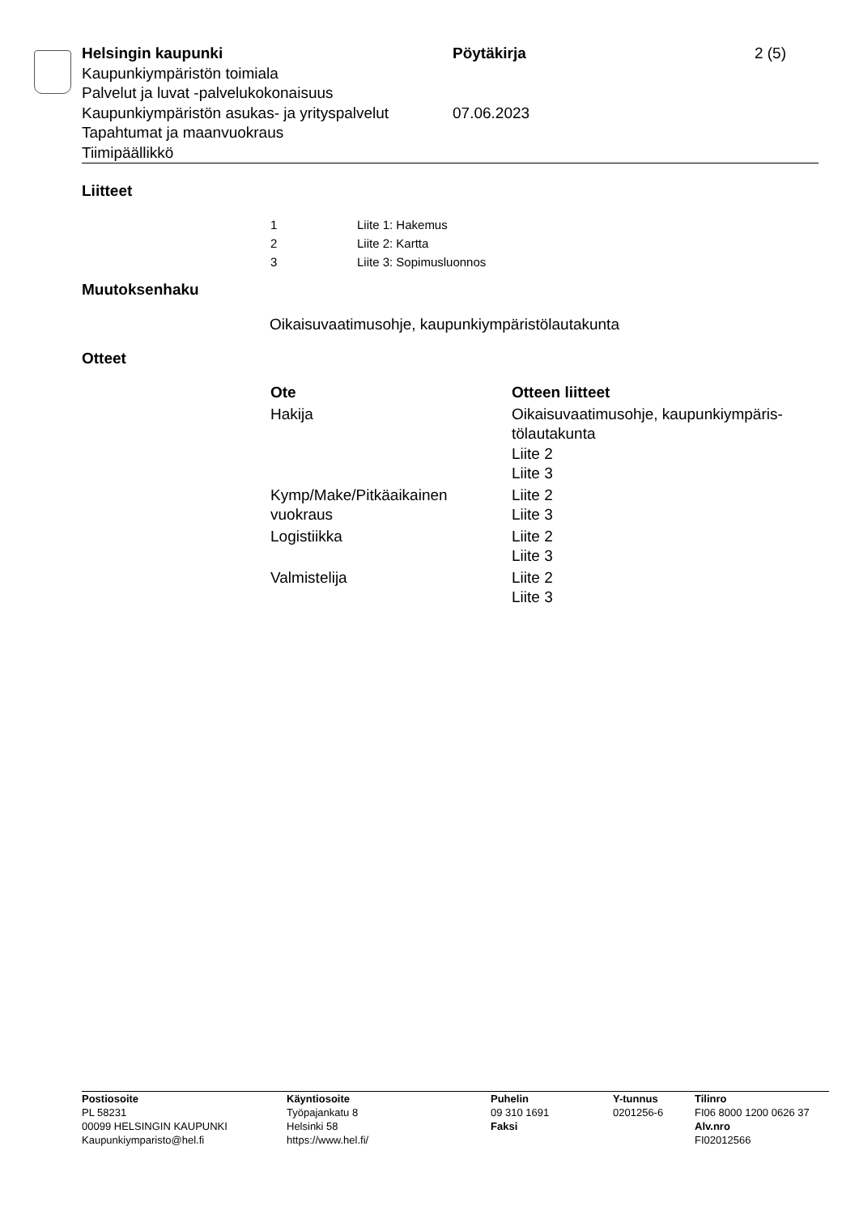| Helsingin kaupunki | Pöytäkirja | 2 (5) |
| Kaupunkiympäristön toimiala | | |
| Palvelut ja luvat -palvelukokonaisuus | | |
| Kaupunkiympäristön asukas- ja yrityspalvelut | 07.06.2023 | |
| Tapahtumat ja maanvuokraus | | |
| Tiimipäällikkö | | |
Liitteet
| 1 | Liite 1: Hakemus |
| 2 | Liite 2: Kartta |
| 3 | Liite 3: Sopimusluonnos |
Muutoksenhaku
Oikaisuvaatimusohje, kaupunkiympäristölautakunta
Otteet
| Ote | Otteen liitteet |
| --- | --- |
| Hakija | Oikaisuvaatimusohje, kaupunkiympäris- tölautakunta Liite 2 Liite 3 |
| Kymp/Make/Pitkäaikainen vuokraus | Liite 2 Liite 3 |
| Logistiikka | Liite 2 Liite 3 |
| Valmistelija | Liite 2 Liite 3 |
| Postiosoite PL 58231 00099 HELSINGIN KAUPUNKI Kaupunkiymparisto@hel.fi | Käyntiosoite Työpajankatu 8 Helsinki 58 https://www.hel.fi/ | Puhelin 09 310 1691 Faksi | Y-tunnus 0201256-6 | Tilinro FI06 8000 1200 0626 37 Alv.nro FI02012566 |